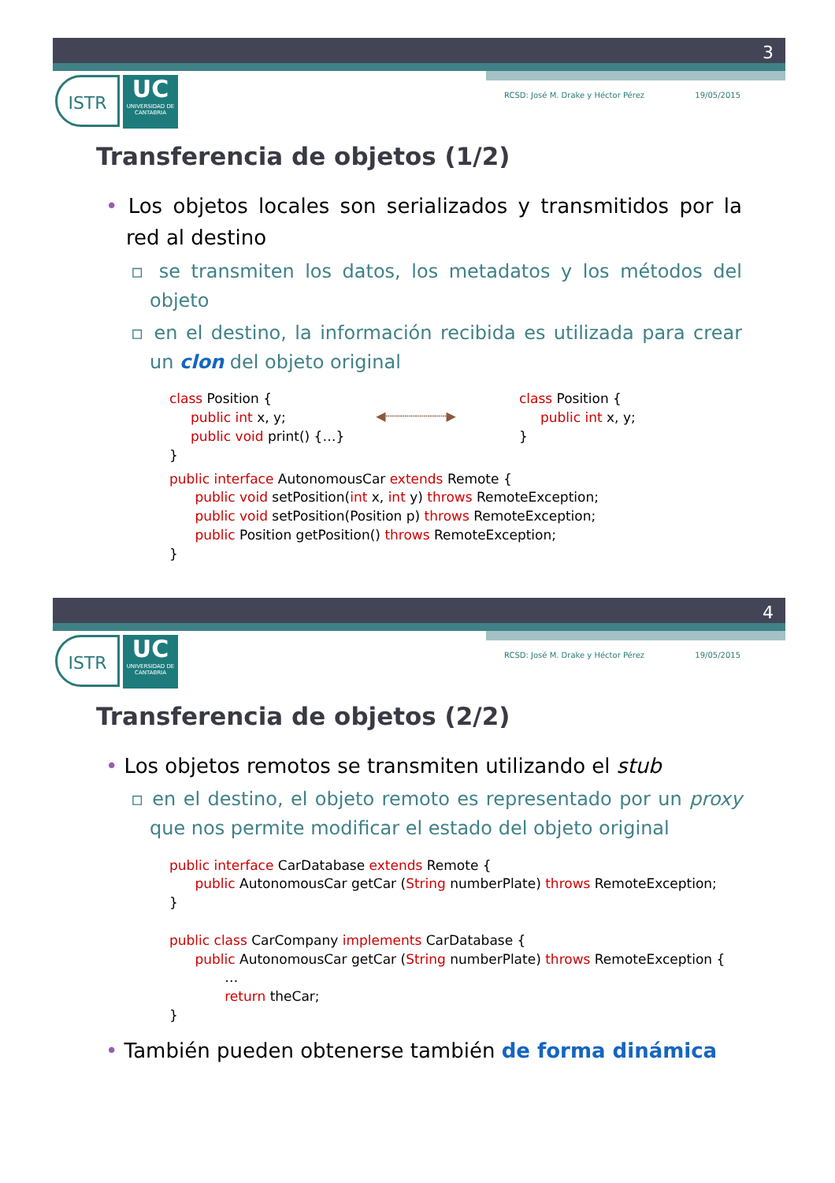3
ISTR
UC
UNIVERSIDAD DE CANTABRIA
RCSD: José M. Drake y Héctor Pérez 19/05/2015
Transferencia de objetos (1/2)
• Los objetos locales son serializados y transmitidos por la red al destino
▫ se transmiten los datos, los metadatos y los métodos del objeto
▫ en el destino, la información recibida es utilizada para crear un clon del objeto original
class Position { public int x, y; public void print() {…} }
◀┈┈┈┈┈┈┈┈▶
class Position { public int x, y; }
public interface AutonomousCar extends Remote { public void setPosition(int x, int y) throws RemoteException; public void setPosition(Position p) throws RemoteException; public Position getPosition() throws RemoteException; }
4
ISTR
UC
UNIVERSIDAD DE CANTABRIA
RCSD: José M. Drake y Héctor Pérez 19/05/2015
Transferencia de objetos (2/2)
• Los objetos remotos se transmiten utilizando el stub
▫ en el destino, el objeto remoto es representado por un proxy que nos permite modificar el estado del objeto original
public interface CarDatabase extends Remote { public AutonomousCar getCar (String numberPlate) throws RemoteException; } public class CarCompany implements CarDatabase { public AutonomousCar getCar (String numberPlate) throws RemoteException { … return theCar; }
• También pueden obtenerse también de forma dinámica